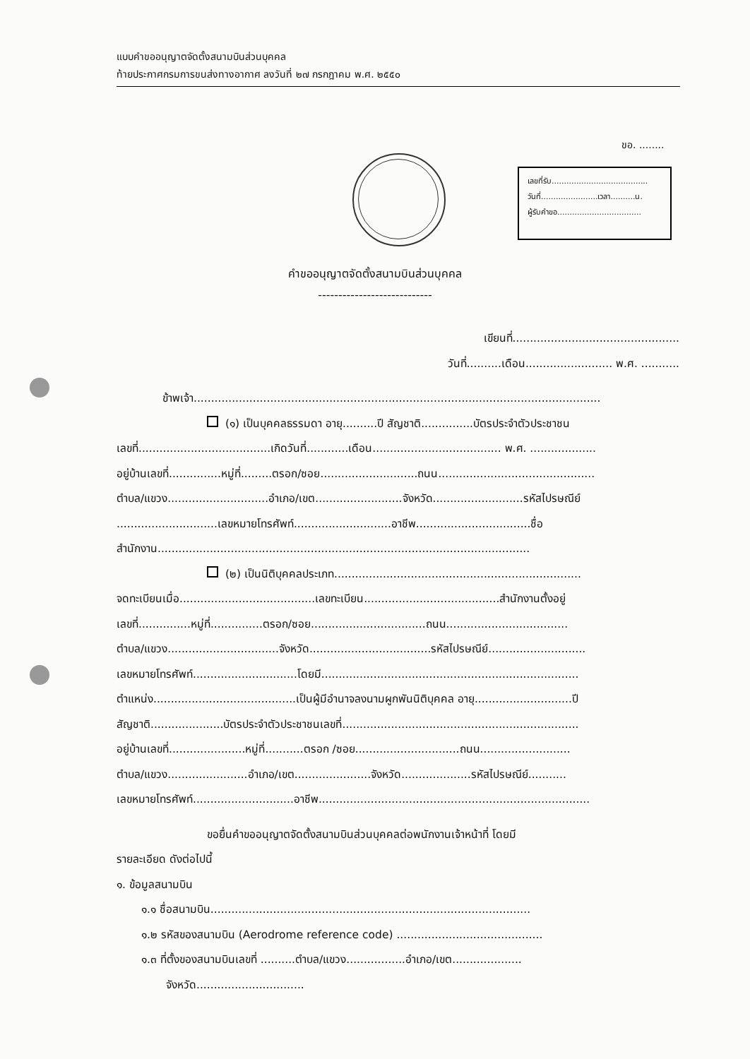แบบคำขออนุญาตจัดตั้งสนามบินส่วนบุคคล
ท้ายประกาศกรมการขนส่งทางอากาศ ลงวันที่ ๒๗ กรกฎาคม พ.ศ. ๒๕๕๐
ขอ. ........
เลขที่รับ.......................................
วันที่.......................เวลา..........น.
ผู้รับคำขอ..................................
คำขออนุญาตจัดตั้งสนามบินส่วนบุคคล
----------------------------
เขียนที่................................................
วันที่..........เดือน......................... พ.ศ. ...........
ข้าพเจ้า.....................................................................................................................
(๑) เป็นบุคคลธรรมดา อายุ..........ปี สัญชาติ...............บัตรประจำตัวประชาชน
เลขที่......................................เกิดวันที่............เดือน..................................... พ.ศ. ...................
อยู่บ้านเลขที่...............หมู่ที่.........ตรอก/ซอย............................ถนน.............................................
ตำบล/แขวง.............................อำเภอ/เขต.........................จังหวัด..........................รหัสไปรษณีย์
.............................เลขหมายโทรศัพท์............................อาชีพ.................................ชื่อ
สำนักงาน...........................................................................................................
(๒) เป็นนิติบุคคลประเภท.......................................................................
จดทะเบียนเมื่อ.......................................เลขทะเบียน.......................................สำนักงานตั้งอยู่
เลขที่...............หมู่ที่...............ตรอก/ซอย.................................ถนน...................................
ตำบล/แขวง................................จังหวัด...................................รหัสไปรษณีย์............................
เลขหมายโทรศัพท์..............................โดยมี..........................................................................
ตำแหน่ง.........................................เป็นผู้มีอำนาจลงนามผูกพันนิติบุคคล อายุ............................ปี
สัญชาติ.....................บัตรประจำตัวประชาชนเลขที่....................................................................
อยู่บ้านเลขที่......................หมู่ที่...........ตรอก /ซอย..............................ถนน..........................
ตำบล/แขวง.......................อำเภอ/เขต......................จังหวัด....................รหัสไปรษณีย์...........
เลขหมายโทรศัพท์.............................อาชีพ..............................................................................
ขอยื่นคำขออนุญาตจัดตั้งสนามบินส่วนบุคคลต่อพนักงานเจ้าหน้าที่ โดยมี
รายละเอียด ดังต่อไปนี้
๑. ข้อมูลสนามบิน
๑.๑ ชื่อสนามบิน............................................................................................
๑.๒ รหัสของสนามบิน (Aerodrome reference code) ..........................................
๑.๓ ที่ตั้งของสนามบินเลขที่ ..........ตำบล/แขวง.................อำเภอ/เขต....................
จังหวัด...............................